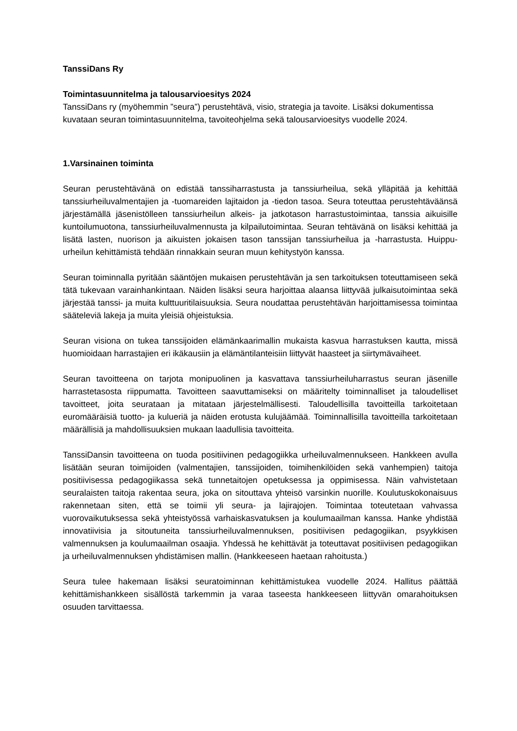TanssiDans Ry
Toimintasuunnitelma ja talousarvioesitys 2024
TanssiDans ry (myöhemmin ”seura”) perustehtävä, visio, strategia ja tavoite. Lisäksi dokumentissa kuvataan seuran toimintasuunnitelma, tavoiteohjelma sekä talousarvioesitys vuodelle 2024.
1.Varsinainen toiminta
Seuran perustehtävänä on edistää tanssiharrastusta ja tanssiurheilua, sekä ylläpitää ja kehittää tanssiurheiluvalmentajien ja -tuomareiden lajitaidon ja -tiedon tasoa. Seura toteuttaa perustehtäväänsä järjestämällä jäsenistölleen tanssiurheilun alkeis- ja jatkotason harrastustoimintaa, tanssia aikuisille kuntoilumuotona, tanssiurheiluvalmennusta ja kilpailutoimintaa. Seuran tehtävänä on lisäksi kehittää ja lisätä lasten, nuorison ja aikuisten jokaisen tason tanssijan tanssiurheilua ja -harrastusta. Huippu-urheilun kehittämistä tehdään rinnakkain seuran muun kehitystyön kanssa.
Seuran toiminnalla pyritään sääntöjen mukaisen perustehtävän ja sen tarkoituksen toteuttamiseen sekä tätä tukevaan varainhankintaan. Näiden lisäksi seura harjoittaa alaansa liittyvää julkaisutoimintaa sekä järjestää tanssi- ja muita kulttuuritilaisuuksia. Seura noudattaa perustehtävän harjoittamisessa toimintaa sääteleviä lakeja ja muita yleisiä ohjeistuksia.
Seuran visiona on tukea tanssijoiden elämänkaarimallin mukaista kasvua harrastuksen kautta, missä huomioidaan harrastajien eri ikäkausiin ja elämäntilanteisiin liittyvät haasteet ja siirtymävaiheet.
Seuran tavoitteena on tarjota monipuolinen ja kasvattava tanssiurheiluharrastus seuran jäsenille harrastetasosta riippumatta. Tavoitteen saavuttamiseksi on määritelty toiminnalliset ja taloudelliset tavoitteet, joita seurataan ja mitataan järjestelmällisesti. Taloudellisilla tavoitteilla tarkoitetaan euromääräisiä tuotto- ja kulueriä ja näiden erotusta kulujäämää. Toiminnallisilla tavoitteilla tarkoitetaan määrällisiä ja mahdollisuuksien mukaan laadullisia tavoitteita.
TanssiDansin tavoitteena on tuoda positiivinen pedagogiikka urheiluvalmennukseen. Hankkeen avulla lisätään seuran toimijoiden (valmentajien, tanssijoiden, toimihenkilöiden sekä vanhempien) taitoja positiivisessa pedagogiikassa sekä tunnetaitojen opetuksessa ja oppimisessa. Näin vahvistetaan seuralaisten taitoja rakentaa seura, joka on sitouttava yhteisö varsinkin nuorille. Koulutuskokonaisuus rakennetaan siten, että se toimii yli seura- ja lajirajojen. Toimintaa toteutetaan vahvassa vuorovaikutuksessa sekä yhteistyössä varhaiskasvatuksen ja koulumaailman kanssa. Hanke yhdistää innovatiivisia ja sitoutuneita tanssiurheiluvalmennuksen, positiivisen pedagogiikan, psyykkisen valmennuksen ja koulumaailman osaajia. Yhdessä he kehittävät ja toteuttavat positiivisen pedagogiikan ja urheiluvalmennuksen yhdistämisen mallin. (Hankkeeseen haetaan rahoitusta.)
Seura tulee hakemaan lisäksi seuratoiminnan kehittämistukea vuodelle 2024. Hallitus päättää kehittämishankkeen sisällöstä tarkemmin ja varaa taseesta hankkeeseen liittyvän omarahoituksen osuuden tarvittaessa.